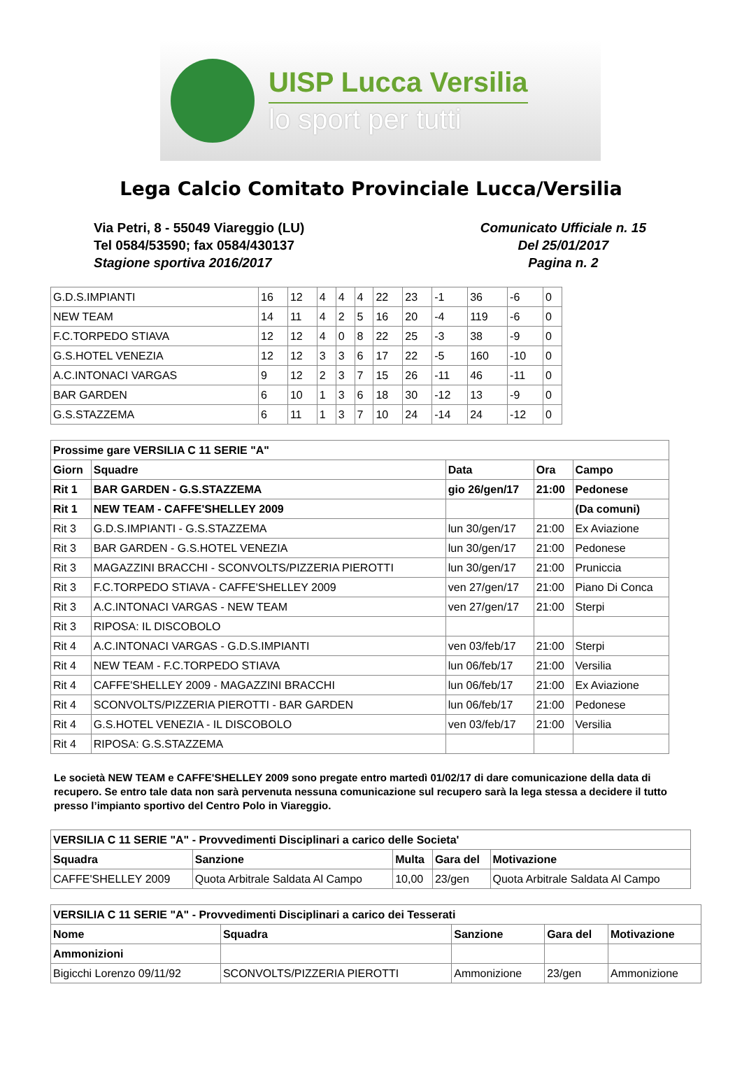UISP Lucca Versilia
lo sport per tutti
Lega Calcio Comitato Provinciale Lucca/Versilia
Via Petri, 8 - 55049 Viareggio (LU)
Tel 0584/53590; fax 0584/430137
Stagione sportiva 2016/2017
Comunicato Ufficiale n. 15
Del 25/01/2017
Pagina n. 2
| G.D.S.IMPIANTI | 16 | 12 | 4 | 4 | 4 | 22 | 23 | -1 | 36 | -6 | 0 |
| NEW TEAM | 14 | 11 | 4 | 2 | 5 | 16 | 20 | -4 | 119 | -6 | 0 |
| F.C.TORPEDO STIAVA | 12 | 12 | 4 | 0 | 8 | 22 | 25 | -3 | 38 | -9 | 0 |
| G.S.HOTEL VENEZIA | 12 | 12 | 3 | 3 | 6 | 17 | 22 | -5 | 160 | -10 | 0 |
| A.C.INTONACI VARGAS | 9 | 12 | 2 | 3 | 7 | 15 | 26 | -11 | 46 | -11 | 0 |
| BAR GARDEN | 6 | 10 | 1 | 3 | 6 | 18 | 30 | -12 | 13 | -9 | 0 |
| G.S.STAZZEMA | 6 | 11 | 1 | 3 | 7 | 10 | 24 | -14 | 24 | -12 | 0 |
| Prossime gare VERSILIA C 11 SERIE "A" | | | | |
| --- | --- | --- | --- | --- |
| Giorn | Squadre | Data | Ora | Campo |
| Rit 1 | BAR GARDEN - G.S.STAZZEMA | gio 26/gen/17 | 21:00 | Pedonese |
| Rit 1 | NEW TEAM - CAFFE'SHELLEY 2009 | | | (Da comuni) |
| Rit 3 | G.D.S.IMPIANTI - G.S.STAZZEMA | lun 30/gen/17 | 21:00 | Ex Aviazione |
| Rit 3 | BAR GARDEN - G.S.HOTEL VENEZIA | lun 30/gen/17 | 21:00 | Pedonese |
| Rit 3 | MAGAZZINI BRACCHI - SCONVOLTS/PIZZERIA PIEROTTI | lun 30/gen/17 | 21:00 | Pruniccia |
| Rit 3 | F.C.TORPEDO STIAVA - CAFFE'SHELLEY 2009 | ven 27/gen/17 | 21:00 | Piano Di Conca |
| Rit 3 | A.C.INTONACI VARGAS - NEW TEAM | ven 27/gen/17 | 21:00 | Sterpi |
| Rit 3 | RIPOSA: IL DISCOBOLO | | | |
| Rit 4 | A.C.INTONACI VARGAS - G.D.S.IMPIANTI | ven 03/feb/17 | 21:00 | Sterpi |
| Rit 4 | NEW TEAM - F.C.TORPEDO STIAVA | lun 06/feb/17 | 21:00 | Versilia |
| Rit 4 | CAFFE'SHELLEY 2009 - MAGAZZINI BRACCHI | lun 06/feb/17 | 21:00 | Ex Aviazione |
| Rit 4 | SCONVOLTS/PIZZERIA PIEROTTI - BAR GARDEN | lun 06/feb/17 | 21:00 | Pedonese |
| Rit 4 | G.S.HOTEL VENEZIA - IL DISCOBOLO | ven 03/feb/17 | 21:00 | Versilia |
| Rit 4 | RIPOSA: G.S.STAZZEMA | | | |
Le società NEW TEAM e CAFFE'SHELLEY 2009 sono pregate entro martedì 01/02/17 di dare comunicazione della data di recupero. Se entro tale data non sarà pervenuta nessuna comunicazione sul recupero sarà la lega stessa a decidere il tutto presso l’impianto sportivo del Centro Polo in Viareggio.
| VERSILIA C 11 SERIE "A" - Provvedimenti Disciplinari a carico delle Societa' | | | | |
| --- | --- | --- | --- | --- |
| Squadra | Sanzione | Multa | Gara del | Motivazione |
| CAFFE'SHELLEY 2009 | Quota Arbitrale Saldata Al Campo | 10,00 | 23/gen | Quota Arbitrale Saldata Al Campo |
| VERSILIA C 11 SERIE "A" - Provvedimenti Disciplinari a carico dei Tesserati | | | | |
| --- | --- | --- | --- | --- |
| Nome | Squadra | Sanzione | Gara del | Motivazione |
| Ammonizioni | | | | |
| Bigicchi Lorenzo 09/11/92 | SCONVOLTS/PIZZERIA PIEROTTI | Ammonizione | 23/gen | Ammonizione |